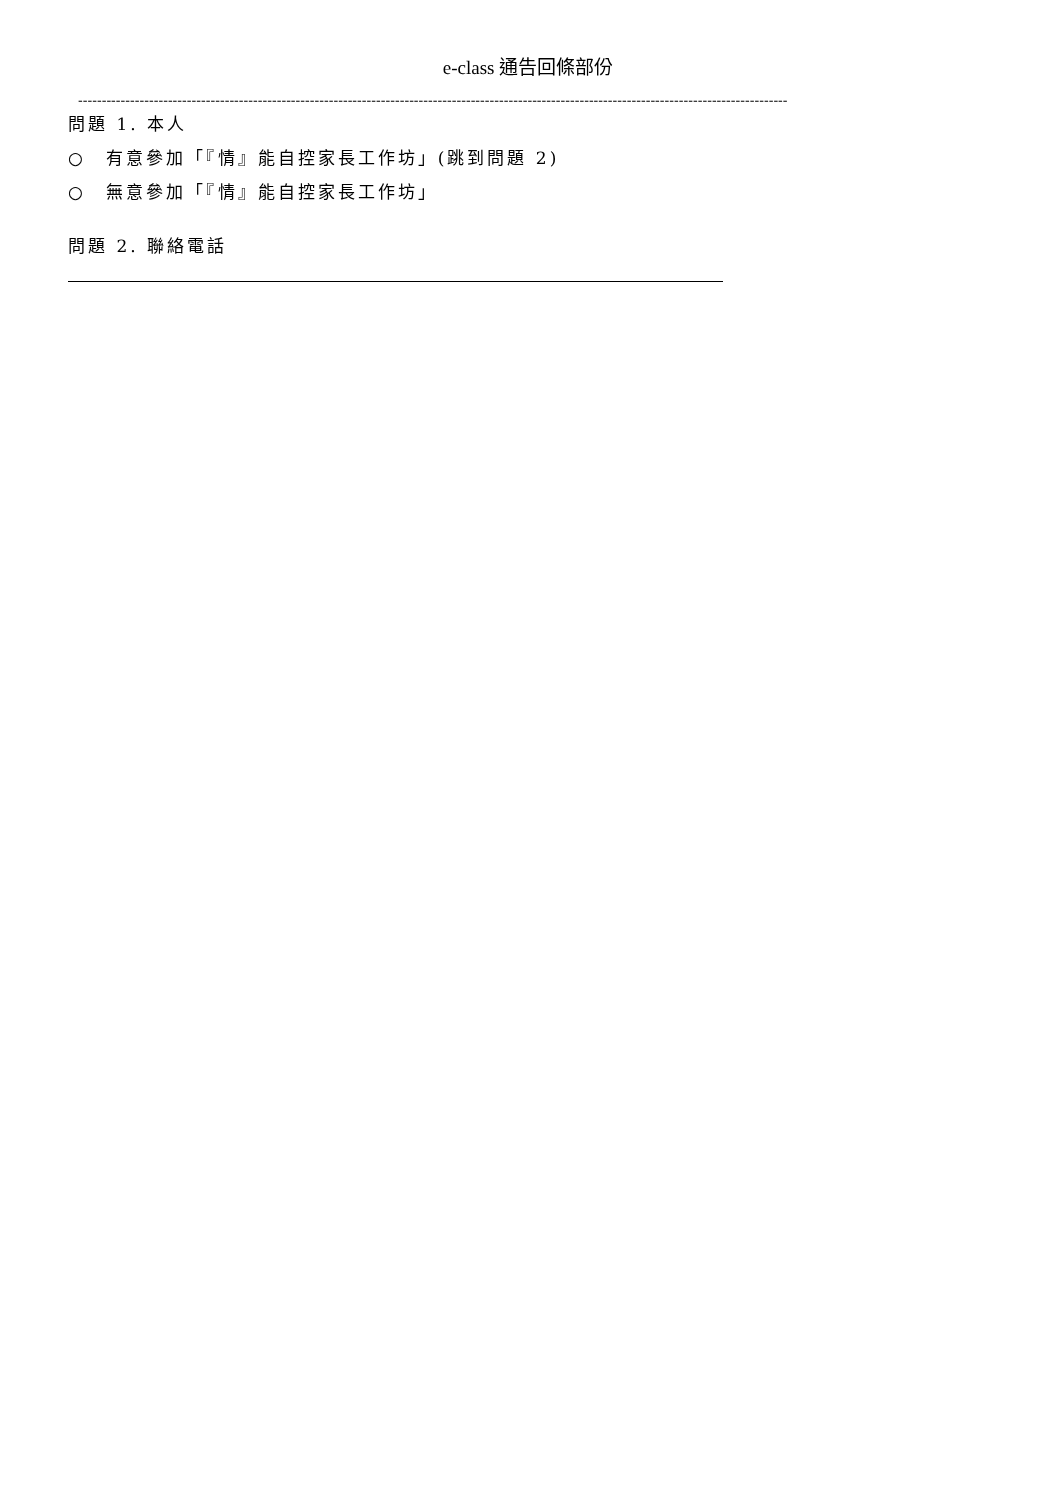e-class 通告回條部份
------------------------------------------------------------------------------------------------------------------------------------------------------
問題 1. 本人
○　有意參加「『情』能自控家長工作坊」(跳到問題 2)
○　無意參加「『情』能自控家長工作坊」
問題 2. 聯絡電話